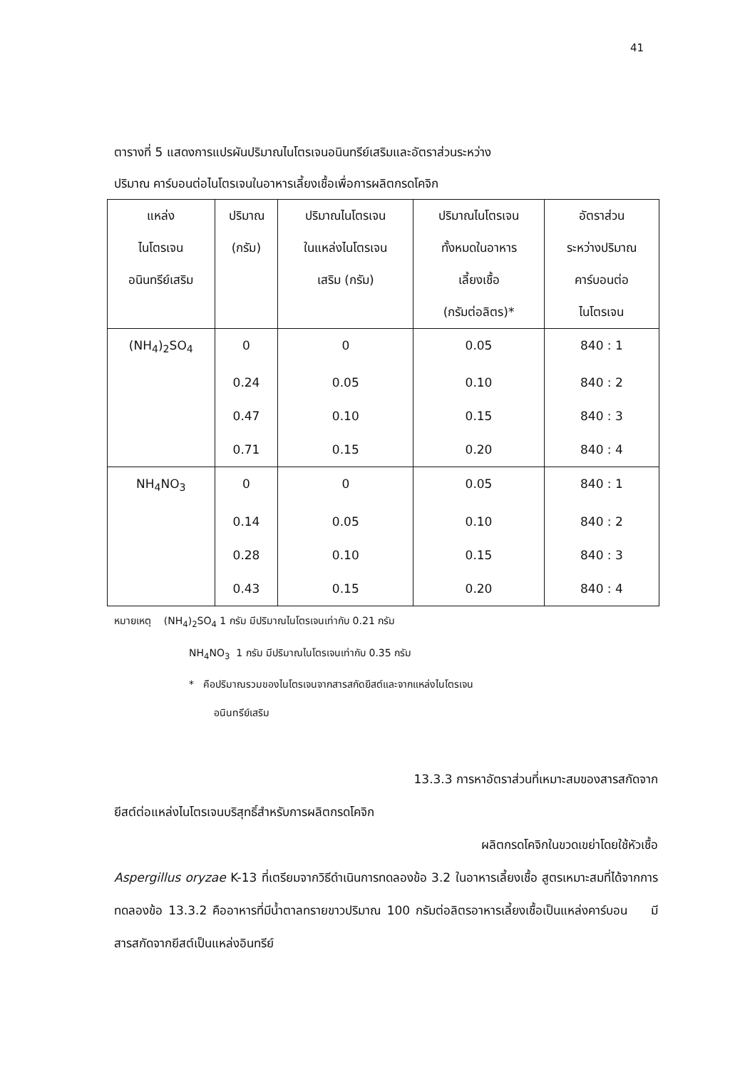41
ตารางที่ 5 แสดงการแปรผันปริมาณไนโตรเจนอนินทรีย์เสริมและอัตราส่วนระหว่าง
ปริมาณ คาร์บอนต่อไนโตรเจนในอาหารเลี้ยงเชื้อเพื่อการผลิตกรดโคจิก
| แหล่ง ไนโตรเจน อนินทรีย์เสริม | ปริมาณ (กรัม) | ปริมาณไนโตรเจน ในแหล่งไนโตรเจน เสริม (กรัม) | ปริมาณไนโตรเจน ทั้งหมดในอาหาร เลี้ยงเชื้อ (กรัมต่อลิตร)* | อัตราส่วน ระหว่างปริมาณ คาร์บอนต่อ ไนโตรเจน |
| --- | --- | --- | --- | --- |
| (NH<sub>4</sub>)<sub>2</sub>SO<sub>4</sub> | 0 | 0 | 0.05 | 840 : 1 |
| | 0.24 | 0.05 | 0.10 | 840 : 2 |
| | 0.47 | 0.10 | 0.15 | 840 : 3 |
| | 0.71 | 0.15 | 0.20 | 840 : 4 |
| NH<sub>4</sub>NO<sub>3</sub> | 0 | 0 | 0.05 | 840 : 1 |
| | 0.14 | 0.05 | 0.10 | 840 : 2 |
| | 0.28 | 0.10 | 0.15 | 840 : 3 |
| | 0.43 | 0.15 | 0.20 | 840 : 4 |
หมายเหตุ (NH<sub>4</sub>)<sub>2</sub>SO<sub>4</sub> 1 กรัม มีปริมาณไนโตรเจนเท่ากับ 0.21 กรัม
NH<sub>4</sub>NO<sub>3</sub> 1 กรัม มีปริมาณไนโตรเจนเท่ากับ 0.35 กรัม
* คือปริมาณรวมของไนโตรเจนจากสารสกัดยีสต์และจากแหล่งไนโตรเจน
อนินทรีย์เสริม
13.3.3 การหาอัตราส่วนที่เหมาะสมของสารสกัดจาก
ยีสต์ต่อแหล่งไนโตรเจนบริสุทธิ์สำหรับการผลิตกรดโคจิก
ผลิตกรดโคจิกในขวดเขย่าโดยใช้หัวเชื้อ
Aspergillus oryzae K-13 ที่เตรียมจากวิธีดำเนินการทดลองข้อ 3.2 ในอาหารเลี้ยงเชื้อ สูตรเหมาะสมที่ได้จากการทดลองข้อ 13.3.2 คืออาหารที่มีน้ำตาลทรายขาวปริมาณ 100 กรัมต่อลิตรอาหารเลี้ยงเชื้อเป็นแหล่งคาร์บอน มีสารสกัดจากยีสต์เป็นแหล่งอินทรีย์